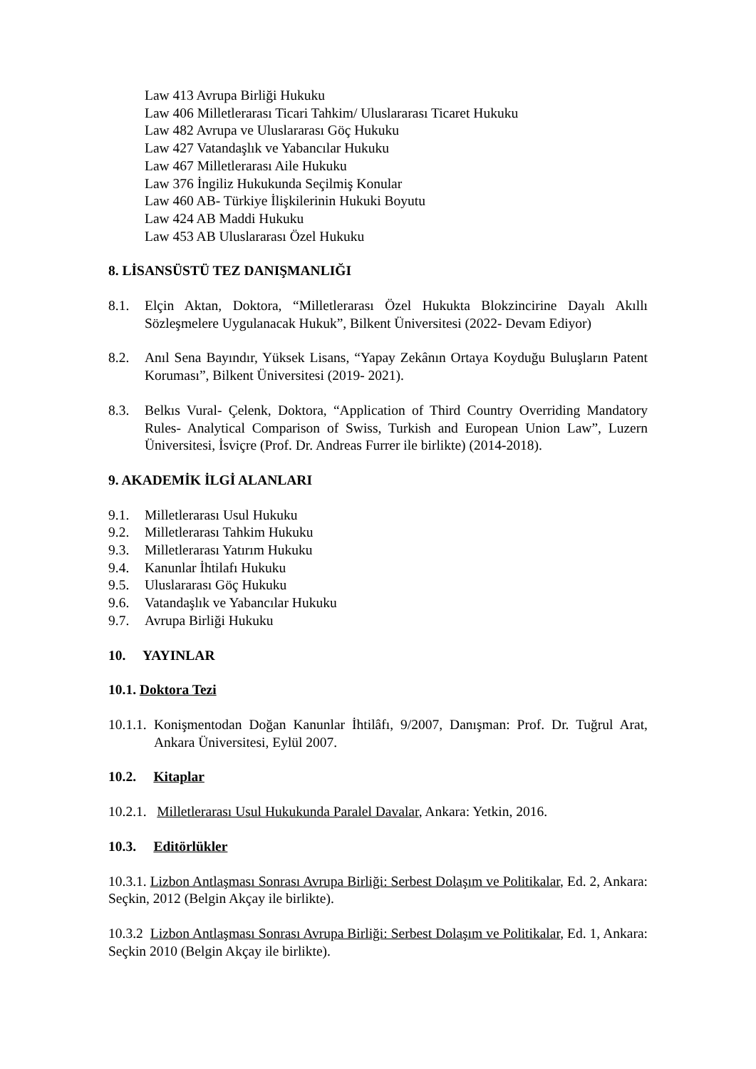Law 413 Avrupa Birliği Hukuku
Law 406 Milletlerarası Ticari Tahkim/ Uluslararası Ticaret Hukuku
Law 482 Avrupa ve Uluslararası Göç Hukuku
Law 427 Vatandaşlık ve Yabancılar Hukuku
Law 467 Milletlerarası Aile Hukuku
Law 376 İngiliz Hukukunda Seçilmiş Konular
Law 460 AB- Türkiye İlişkilerinin Hukuki Boyutu
Law 424 AB Maddi Hukuku
Law 453 AB Uluslararası Özel Hukuku
8. LİSANSÜSTÜ TEZ DANIŞMANLIĞI
8.1. Elçin Aktan, Doktora, “Milletlerarası Özel Hukukta Blokzincirine Dayalı Akıllı Sözleşmelere Uygulanacak Hukuk”, Bilkent Üniversitesi (2022- Devam Ediyor)
8.2. Anıl Sena Bayındır, Yüksek Lisans, “Yapay Zekânın Ortaya Koyduğu Buluşların Patent Koruması”, Bilkent Üniversitesi (2019- 2021).
8.3. Belkıs Vural- Çelenk, Doktora, “Application of Third Country Overriding Mandatory Rules- Analytical Comparison of Swiss, Turkish and European Union Law”, Luzern Üniversitesi, İsviçre (Prof. Dr. Andreas Furrer ile birlikte) (2014-2018).
9. AKADEMİK İLGİ ALANLARI
9.1. Milletlerarası Usul Hukuku
9.2. Milletlerarası Tahkim Hukuku
9.3. Milletlerarası Yatırım Hukuku
9.4. Kanunlar İhtilafı Hukuku
9.5. Uluslararası Göç Hukuku
9.6. Vatandaşlık ve Yabancılar Hukuku
9.7. Avrupa Birliği Hukuku
10. YAYINLAR
10.1. Doktora Tezi
10.1.1. Konişmentodan Doğan Kanunlar İhtilâfı, 9/2007, Danışman: Prof. Dr. Tuğrul Arat, Ankara Üniversitesi, Eylül 2007.
10.2. Kitaplar
10.2.1. Milletlerarası Usul Hukukunda Paralel Davalar, Ankara: Yetkin, 2016.
10.3. Editörlükler
10.3.1. Lizbon Antlaşması Sonrası Avrupa Birliği: Serbest Dolaşım ve Politikalar, Ed. 2, Ankara: Seçkin, 2012 (Belgin Akçay ile birlikte).
10.3.2 Lizbon Antlaşması Sonrası Avrupa Birliği: Serbest Dolaşım ve Politikalar, Ed. 1, Ankara: Seçkin 2010 (Belgin Akçay ile birlikte).